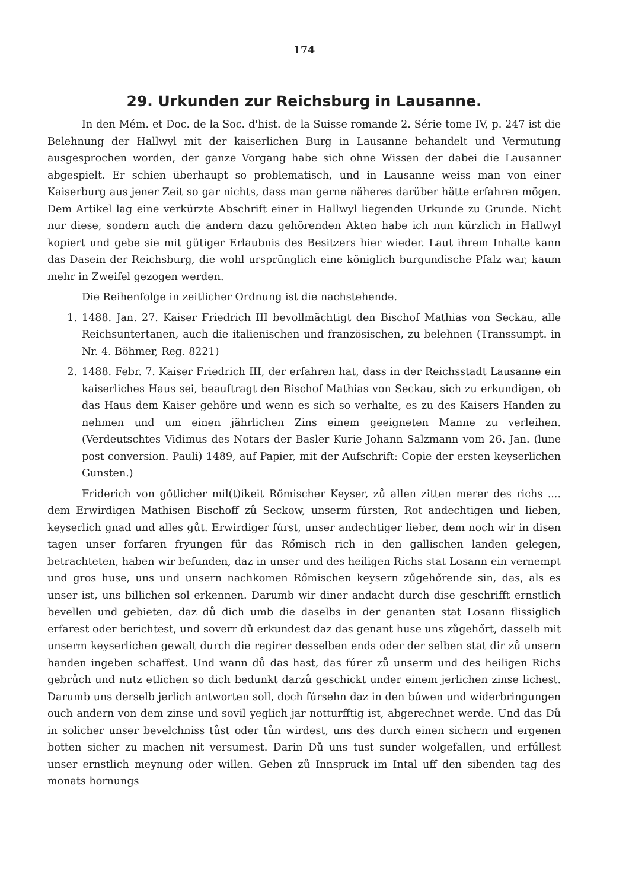174
29. Urkunden zur Reichsburg in Lausanne.
In den Mém. et Doc. de la Soc. d'hist. de la Suisse romande 2. Série tome IV, p. 247 ist die Belehnung der Hallwyl mit der kaiserlichen Burg in Lausanne behandelt und Vermutung ausgesprochen worden, der ganze Vorgang habe sich ohne Wissen der dabei die Lausanner abgespielt. Er schien überhaupt so problematisch, und in Lausanne weiss man von einer Kaiserburg aus jener Zeit so gar nichts, dass man gerne näheres darüber hätte erfahren mögen. Dem Artikel lag eine verkürzte Abschrift einer in Hallwyl liegenden Urkunde zu Grunde. Nicht nur diese, sondern auch die andern dazu gehörenden Akten habe ich nun kürzlich in Hallwyl kopiert und gebe sie mit gütiger Erlaubnis des Besitzers hier wieder. Laut ihrem Inhalte kann das Dasein der Reichsburg, die wohl ursprünglich eine königlich burgundische Pfalz war, kaum mehr in Zweifel gezogen werden.
Die Reihenfolge in zeitlicher Ordnung ist die nachstehende.
1. 1488. Jan. 27. Kaiser Friedrich III bevollmächtigt den Bischof Mathias von Seckau, alle Reichsuntertanen, auch die italienischen und französischen, zu belehnen (Transsumpt. in Nr. 4. Böhmer, Reg. 8221)
2. 1488. Febr. 7. Kaiser Friedrich III, der erfahren hat, dass in der Reichsstadt Lausanne ein kaiserliches Haus sei, beauftragt den Bischof Mathias von Seckau, sich zu erkundigen, ob das Haus dem Kaiser gehöre und wenn es sich so verhalte, es zu des Kaisers Handen zu nehmen und um einen jährlichen Zins einem geeigneten Manne zu verleihen. (Verdeutschtes Vidimus des Notars der Basler Kurie Johann Salzmann vom 26. Jan. (lune post conversion. Pauli) 1489, auf Papier, mit der Aufschrift: Copie der ersten keyserlichen Gunsten.)
Friderich von gőtlicher mil(t)ikeit Rőmischer Keyser, zů allen zitten merer des richs .... dem Erwirdigen Mathisen Bischoff zů Seckow, unserm fúrsten, Rot andechtigen und lieben, keyserlich gnad und alles gůt. Erwirdiger fúrst, unser andechtiger lieber, dem noch wir in disen tagen unser forfaren fryungen für das Rőmisch rich in den gallischen landen gelegen, betrachteten, haben wir befunden, daz in unser und des heiligen Richs stat Losann ein vernempt und gros huse, uns und unsern nachkomen Rőmischen keysern zůgehőrende sin, das, als es unser ist, uns billichen sol erkennen. Darumb wir diner andacht durch dise geschrifft ernstlich bevellen und gebieten, daz dů dich umb die daselbs in der genanten stat Losann flissiglich erfarest oder berichtest, und soverr dů erkundest daz das genant huse uns zůgehőrt, dasselb mit unserm keyserlichen gewalt durch die regirer desselben ends oder der selben stat dir zů unsern handen ingeben schaffest. Und wann dů das hast, das fúrer zů unserm und des heiligen Richs gebrůch und nutz etlichen so dich bedunkt darzů geschickt under einem jerlichen zinse lichest. Darumb uns derselb jerlich antworten soll, doch fúrsehn daz in den búwen und widerbringungen ouch andern von dem zinse und sovil yeglich jar notturfftig ist, abgerechnet werde. Und das Dů in solicher unser bevelchniss tůst oder tůn wirdest, uns des durch einen sichern und ergenen botten sicher zu machen nit versumest. Darin Dů uns tust sunder wolgefallen, und erfúllest unser ernstlich meynung oder willen. Geben zů Innspruck im Intal uff den sibenden tag des monats hornungs